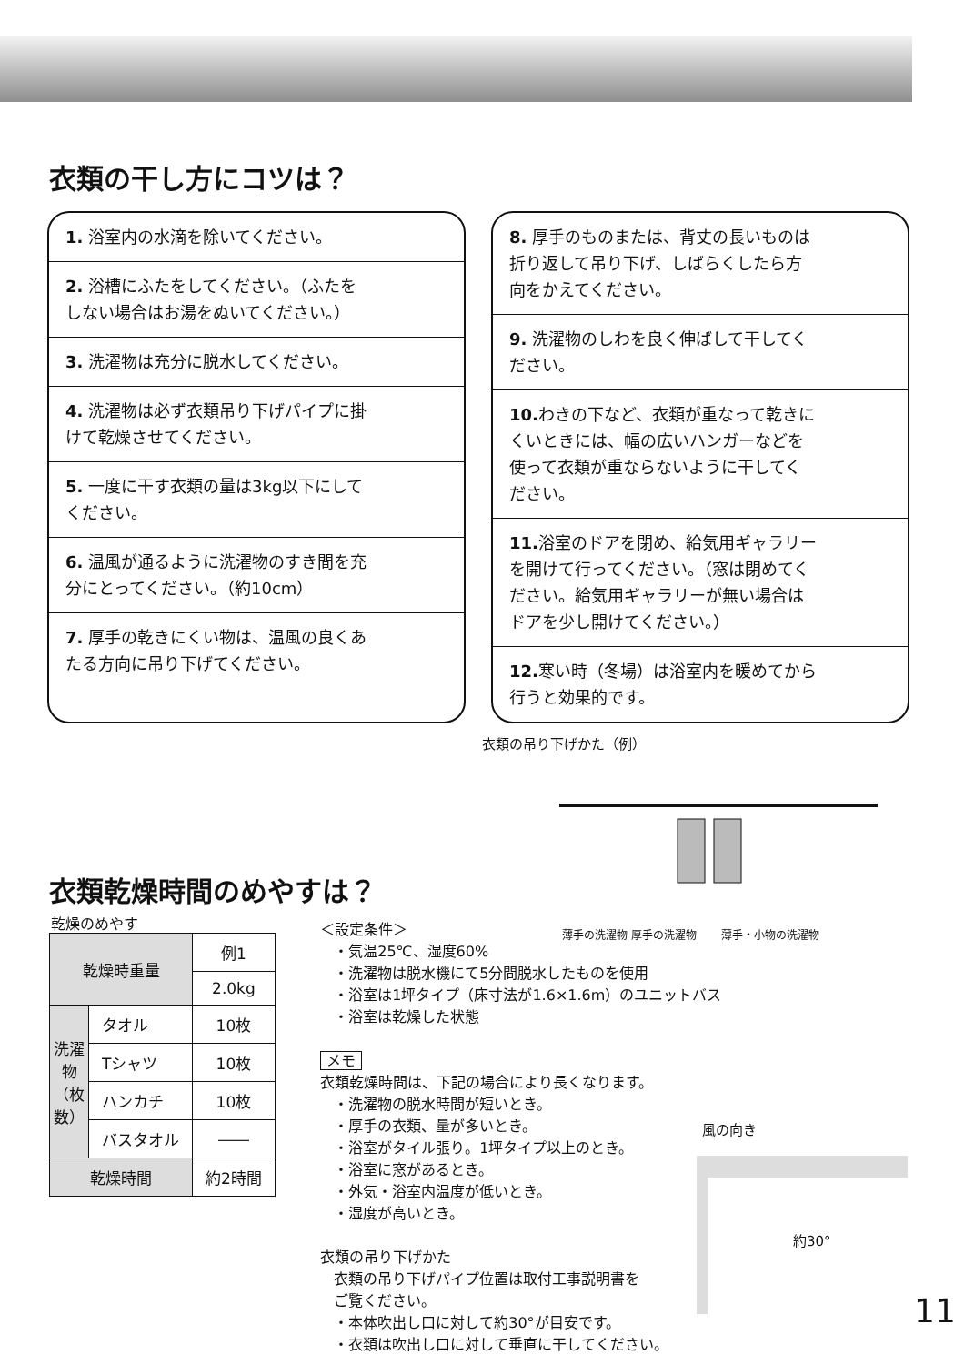衣類の干し方にコツは？
1. 浴室内の水滴を除いてください。
2. 浴槽にふたをしてください。（ふたをしない場合はお湯をぬいてください。）
3. 洗濯物は充分に脱水してください。
4. 洗濯物は必ず衣類吊り下げパイプに掛けて乾燥させてください。
5. 一度に干す衣類の量は3kg以下にしてください。
6. 温風が通るように洗濯物のすき間を充分にとってください。（約10cm）
7. 厚手の乾きにくい物は、温風の良くあたる方向に吊り下げてください。
8. 厚手のものまたは、背丈の長いものは折り返して吊り下げ、しばらくしたら方向をかえてください。
9. 洗濯物のしわを良く伸ばして干してください。
10. わきの下など、衣類が重なって乾きにくいときには、幅の広いハンガーなどを使って衣類が重ならないように干してください。
11. 浴室のドアを閉め、給気用ギャラリーを開けて行ってください。（窓は閉めてください。給気用ギャラリーが無い場合はドアを少し開けてください。）
12. 寒い時（冬場）は浴室内を暖めてから行うと効果的です。
衣類の吊り下げかた（例）
薄手の洗濯物 厚手の洗濯物 薄手・小物の洗濯物
衣類乾燥時間のめやすは？
乾燥のめやす
| 乾燥時重量 | | 例1 |
| | | 2.0kg |
| 洗濯物（枚数） | タオル | 10枚 |
| | Tシャツ | 10枚 |
| | ハンカチ | 10枚 |
| | バスタオル | ―― |
| 乾燥時間 | | 約2時間 |
＜設定条件＞
・気温25℃、湿度60%
・洗濯物は脱水機にて5分間脱水したものを使用
・浴室は1坪タイプ（床寸法が1.6×1.6m）のユニットバス
・浴室は乾燥した状態
メモ
衣類乾燥時間は、下記の場合により長くなります。
・洗濯物の脱水時間が短いとき。
・厚手の衣類、量が多いとき。
・浴室がタイル張り。1坪タイプ以上のとき。
・浴室に窓があるとき。
・外気・浴室内温度が低いとき。
・湿度が高いとき。
衣類の吊り下げかた
衣類の吊り下げパイプ位置は取付工事説明書を
ご覧ください。
・本体吹出し口に対して約30°が目安です。
・衣類は吹出し口に対して垂直に干してください。
風の向き
約30°
11